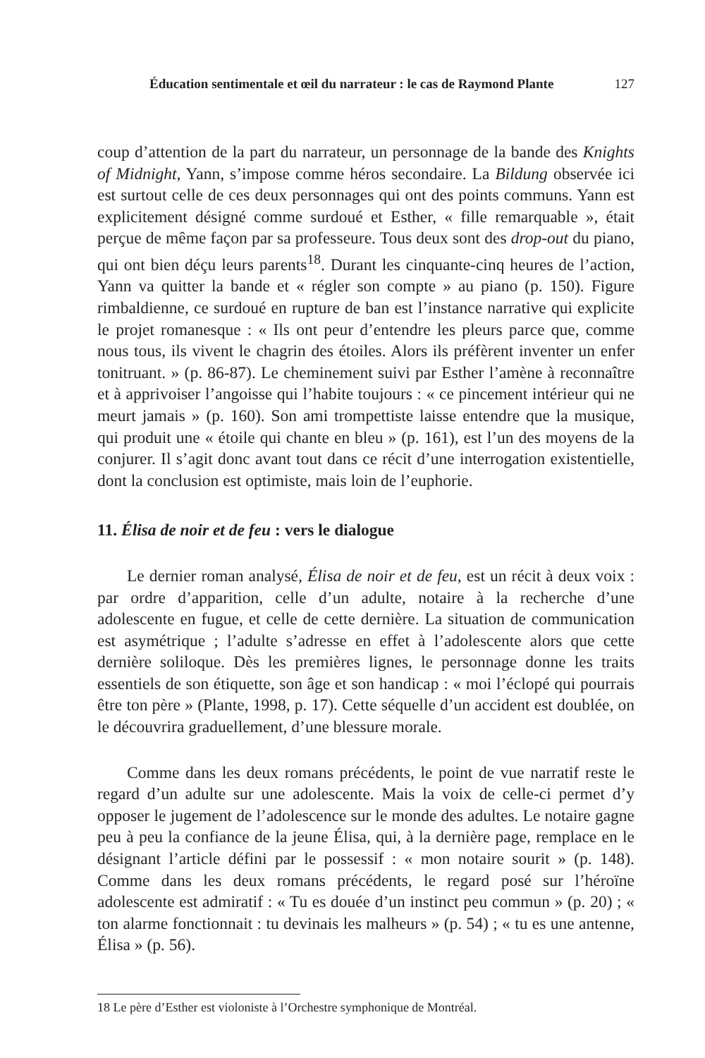Éducation sentimentale et œil du narrateur : le cas de Raymond Plante 127
coup d’attention de la part du narrateur, un personnage de la bande des Knights of Midnight, Yann, s’impose comme héros secondaire. La Bildung observée ici est surtout celle de ces deux personnages qui ont des points communs. Yann est explicitement désigné comme surdoué et Esther, « fille remarquable », était perçue de même façon par sa professeure. Tous deux sont des drop-out du piano, qui ont bien déçu leurs parents<sup>18</sup>. Durant les cinquante-cinq heures de l’action, Yann va quitter la bande et « régler son compte » au piano (p. 150). Figure rimbaldienne, ce surdoué en rupture de ban est l’instance narrative qui explicite le projet romanesque : « Ils ont peur d’entendre les pleurs parce que, comme nous tous, ils vivent le chagrin des étoiles. Alors ils préfèrent inventer un enfer tonitruant. » (p. 86-87). Le cheminement suivi par Esther l’amène à reconnaître et à apprivoiser l’angoisse qui l’habite toujours : « ce pincement intérieur qui ne meurt jamais » (p. 160). Son ami trompettiste laisse entendre que la musique, qui produit une « étoile qui chante en bleu » (p. 161), est l’un des moyens de la conjurer. Il s’agit donc avant tout dans ce récit d’une interrogation existentielle, dont la conclusion est optimiste, mais loin de l’euphorie.
11. Élisa de noir et de feu : vers le dialogue
Le dernier roman analysé, Élisa de noir et de feu, est un récit à deux voix : par ordre d’apparition, celle d’un adulte, notaire à la recherche d’une adolescente en fugue, et celle de cette dernière. La situation de communication est asymétrique ; l’adulte s’adresse en effet à l’adolescente alors que cette dernière soliloque. Dès les premières lignes, le personnage donne les traits essentiels de son étiquette, son âge et son handicap : « moi l’éclopé qui pourrais être ton père » (Plante, 1998, p. 17). Cette séquelle d’un accident est doublée, on le découvrira graduellement, d’une blessure morale.
Comme dans les deux romans précédents, le point de vue narratif reste le regard d’un adulte sur une adolescente. Mais la voix de celle-ci permet d’y opposer le jugement de l’adolescence sur le monde des adultes. Le notaire gagne peu à peu la confiance de la jeune Élisa, qui, à la dernière page, remplace en le désignant l’article défini par le possessif : « mon notaire sourit » (p. 148). Comme dans les deux romans précédents, le regard posé sur l’héroïne adolescente est admiratif : « Tu es douée d’un instinct peu commun » (p. 20) ; « ton alarme fonctionnait : tu devinais les malheurs » (p. 54) ; « tu es une antenne, Élisa » (p. 56).
18 Le père d’Esther est violoniste à l’Orchestre symphonique de Montréal.